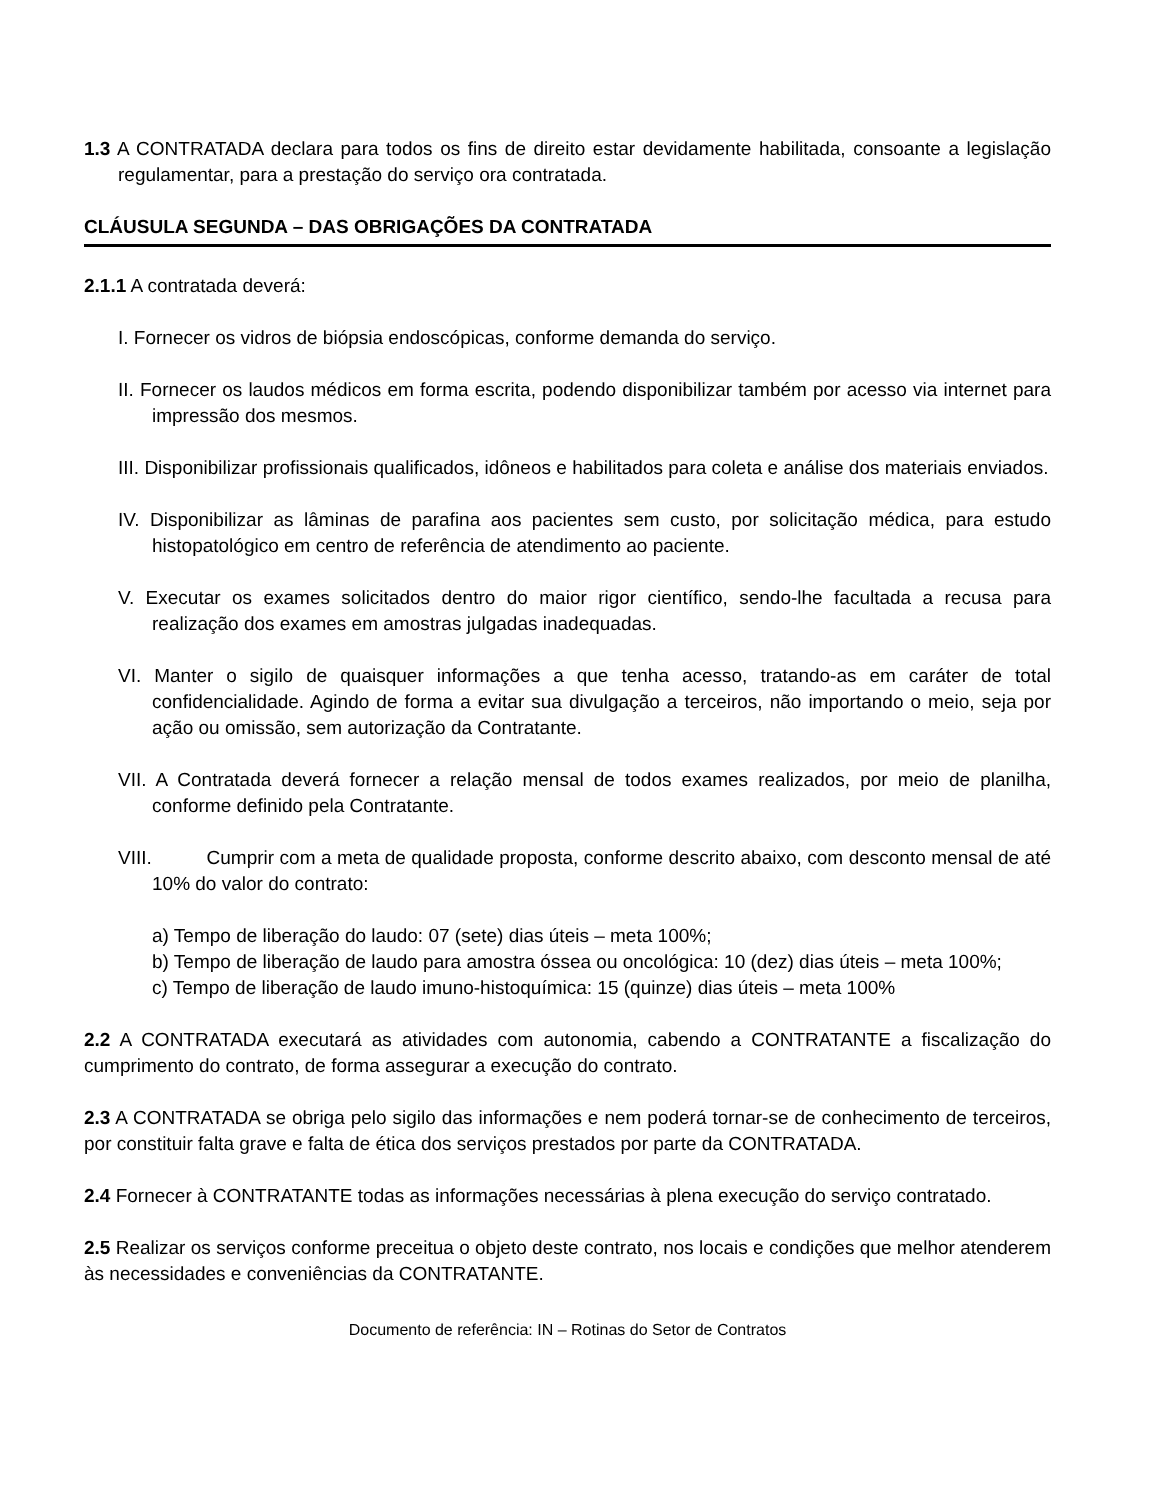1.3 A CONTRATADA declara para todos os fins de direito estar devidamente habilitada, consoante a legislação regulamentar, para a prestação do serviço ora contratada.
CLÁUSULA SEGUNDA – DAS OBRIGAÇÕES DA CONTRATADA
2.1.1 A contratada deverá:
I. Fornecer os vidros de biópsia endoscópicas, conforme demanda do serviço.
II. Fornecer os laudos médicos em forma escrita, podendo disponibilizar também por acesso via internet para impressão dos mesmos.
III. Disponibilizar profissionais qualificados, idôneos e habilitados para coleta e análise dos materiais enviados.
IV. Disponibilizar as lâminas de parafina aos pacientes sem custo, por solicitação médica, para estudo histopatológico em centro de referência de atendimento ao paciente.
V. Executar os exames solicitados dentro do maior rigor científico, sendo-lhe facultada a recusa para realização dos exames em amostras julgadas inadequadas.
VI. Manter o sigilo de quaisquer informações a que tenha acesso, tratando-as em caráter de total confidencialidade. Agindo de forma a evitar sua divulgação a terceiros, não importando o meio, seja por ação ou omissão, sem autorização da Contratante.
VII. A Contratada deverá fornecer a relação mensal de todos exames realizados, por meio de planilha, conforme definido pela Contratante.
VIII. Cumprir com a meta de qualidade proposta, conforme descrito abaixo, com desconto mensal de até 10% do valor do contrato:
a) Tempo de liberação do laudo: 07 (sete) dias úteis – meta 100%;
b) Tempo de liberação de laudo para amostra óssea ou oncológica: 10 (dez) dias úteis – meta 100%;
c) Tempo de liberação de laudo imuno-histoquímica: 15 (quinze) dias úteis – meta 100%
2.2 A CONTRATADA executará as atividades com autonomia, cabendo a CONTRATANTE a fiscalização do cumprimento do contrato, de forma assegurar a execução do contrato.
2.3 A CONTRATADA se obriga pelo sigilo das informações e nem poderá tornar-se de conhecimento de terceiros, por constituir falta grave e falta de ética dos serviços prestados por parte da CONTRATADA.
2.4 Fornecer à CONTRATANTE todas as informações necessárias à plena execução do serviço contratado.
2.5 Realizar os serviços conforme preceitua o objeto deste contrato, nos locais e condições que melhor atenderem às necessidades e conveniências da CONTRATANTE.
Documento de referência: IN – Rotinas do Setor de Contratos